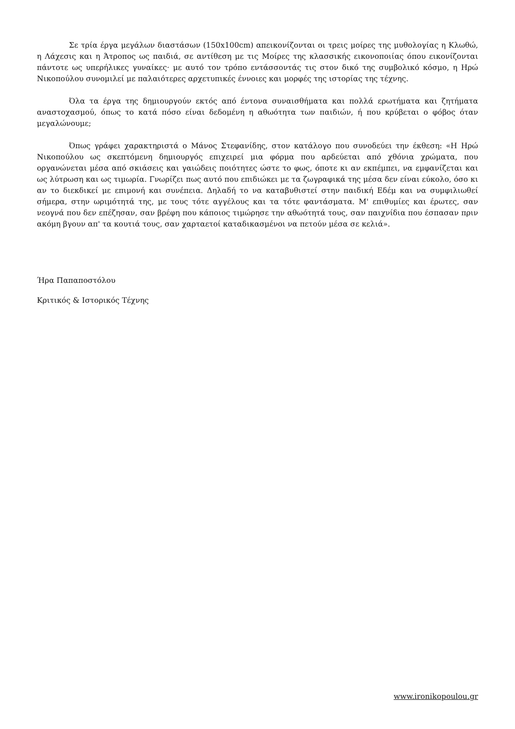Σε τρία έργα μεγάλων διαστάσων (150x100cm) απεικονίζονται οι τρεις μοίρες της μυθολογίας η Κλωθώ, η Λάχεσις και η Άτροπος ως παιδιά, σε αντίθεση με τις Μοίρες της κλασσικής εικονοποιίας όπου εικονίζονται πάντοτε ως υπερήλικες γυναίκες· με αυτό τον τρόπο εντάσσοντάς τις στον δικό της συμβολικό κόσμο, η Ηρώ Νικοπούλου συνομιλεί με παλαιότερες αρχετυπικές έννοιες και μορφές της ιστορίας της τέχνης.
Όλα τα έργα της δημιουργούν εκτός από έντονα συναισθήματα και πολλά ερωτήματα και ζητήματα αναστοχασμού, όπως το κατά πόσο είναι δεδομένη η αθωότητα των παιδιών, ή που κρύβεται ο φόβος όταν μεγαλώνουμε;
Όπως γράφει χαρακτηριστά ο Μάνος Στεφανίδης, στον κατάλογο που συνοδεύει την έκθεση: «Η Ηρώ Νικοπούλου ως σκεπτόμενη δημιουργός επιχειρεί μια φόρμα που αρδεύεται από χθόνια χρώματα, που οργανώνεται μέσα από σκιάσεις και γαιώδεις ποιότητες ώστε το φως, όποτε κι αν εκπέμπει, να εμφανίζεται και ως λύτρωση και ως τιμωρία. Γνωρίζει πως αυτό που επιδιώκει με τα ζωγραφικά της μέσα δεν είναι εύκολο, όσο κι αν το διεκδικεί με επιμονή και συνέπεια. Δηλαδή το να καταβυθιστεί στην παιδική Εδέμ και να συμφιλιωθεί σήμερα, στην ωριμότητά της, με τους τότε αγγέλους και τα τότε φαντάσματα. Μ' επιθυμίες και έρωτες, σαν νεογνά που δεν επέζησαν, σαν βρέφη που κάποιος τιμώρησε την αθωότητά τους, σαν παιχνίδια που έσπασαν πριν ακόμη βγουν απ' τα κουτιά τους, σαν χαρταετοί καταδικασμένοι να πετούν μέσα σε κελιά».
Ήρα Παπαποστόλου
Κριτικός & Ιστορικός Τέχνης
www.ironikopoulou.gr